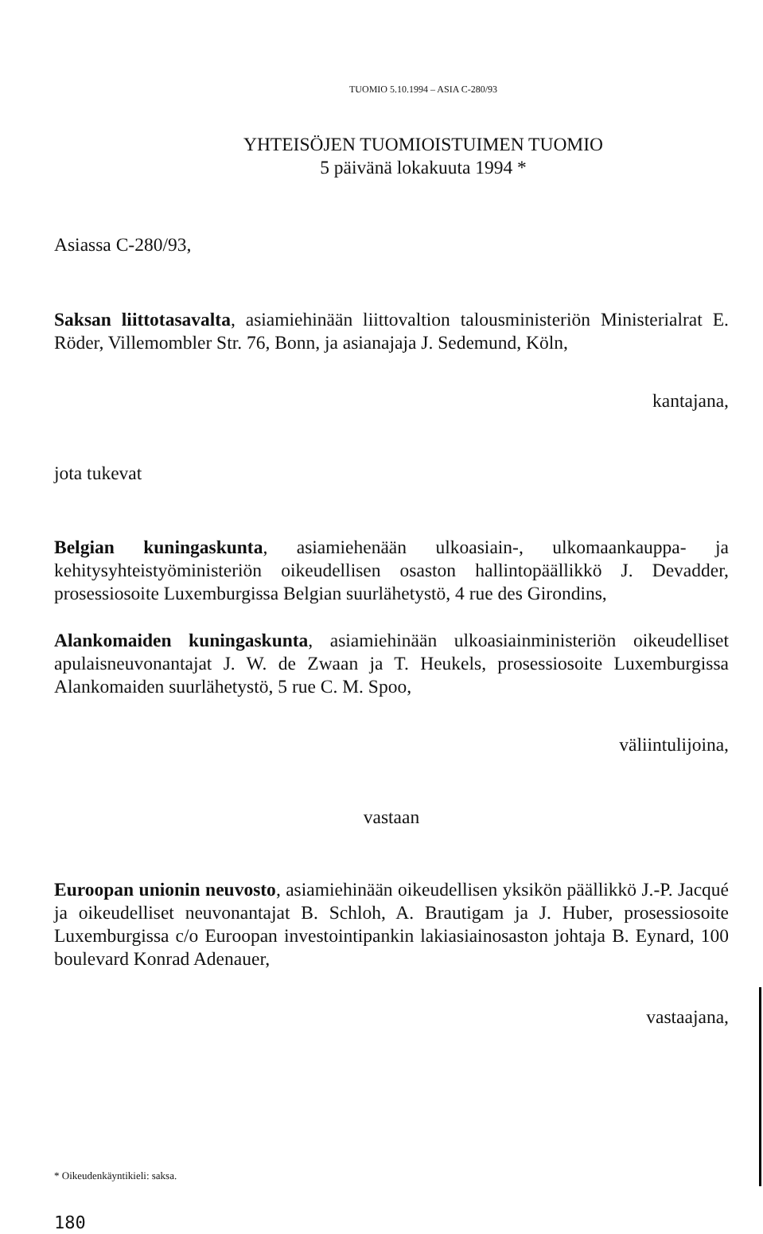TUOMIO 5.10.1994 – ASIA C-280/93
YHTEISÖJEN TUOMIOISTUIMEN TUOMIO
5 päivänä lokakuuta 1994 *
Asiassa C-280/93,
Saksan liittotasavalta, asiamiehinään liittovaltion talousministeriön Ministerialrat E. Röder, Villemombler Str. 76, Bonn, ja asianajaja J. Sedemund, Köln,
kantajana,
jota tukevat
Belgian kuningaskunta, asiamiehenään ulkoasiain-, ulkomaankauppa- ja kehitysyhteistyöministeriön oikeudellisen osaston hallintopäällikkö J. Devadder, prosessiosoite Luxemburgissa Belgian suurlähetystö, 4 rue des Girondins,
Alankomaiden kuningaskunta, asiamiehinään ulkoasiainministeriön oikeudelliset apulaisneuvonantajat J. W. de Zwaan ja T. Heukels, prosessiosoite Luxemburgissa Alankomaiden suurlähetystö, 5 rue C. M. Spoo,
väliintulijoina,
vastaan
Euroopan unionin neuvosto, asiamiehinään oikeudellisen yksikön päällikkö J.-P. Jacqué ja oikeudelliset neuvonantajat B. Schloh, A. Brautigam ja J. Huber, prosessiosoite Luxemburgissa c/o Euroopan investointipankin lakiasiainosaston johtaja B. Eynard, 100 boulevard Konrad Adenauer,
vastaajana,
* Oikeudenkäyntikieli: saksa.
180